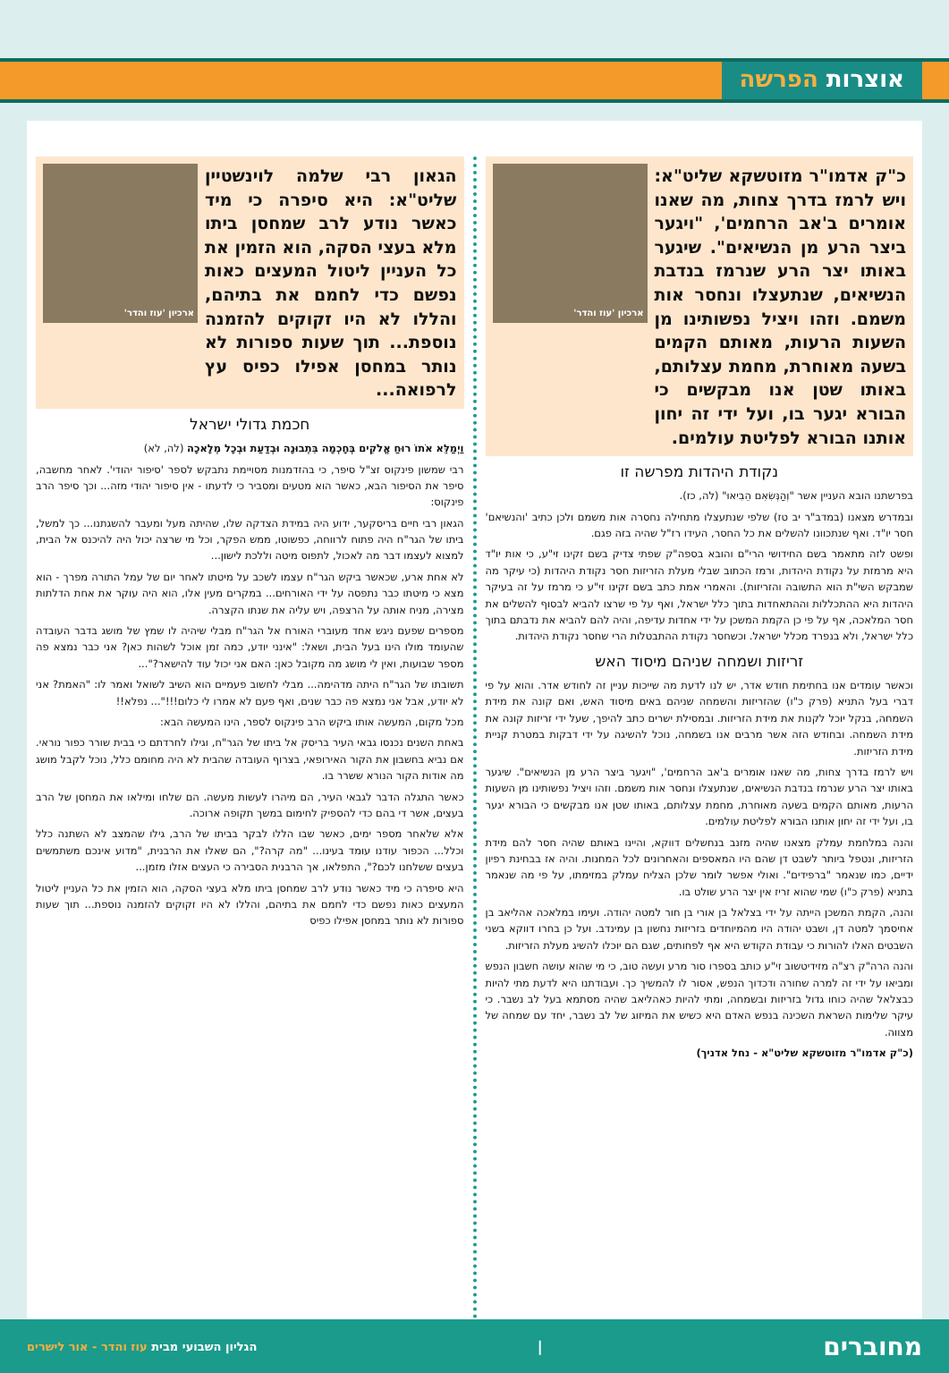אוצרות הפרשה
כ"ק אדמו"ר מזוטשקא שליט"א: ויש לרמז בדרך צחות, מה שאנו אומרים ב'אב הרחמים', "ויגער ביצר הרע מן הנשיאים". שיגער באותו יצר הרע שנרמז בנדבת הנשיאים, שנתעצלו ונחסר אות משמם. וזהו ויציל נפשותינו מן השעות הרעות, מאותם הקמים בשעה מאוחרת, מחמת עצלותם, באותו שטן אנו מבקשים כי הבורא יגער בו, ועל ידי זה יחון אותנו הבורא לפליטת עולמים.
ארכיון 'עוז והדר'
נקודת היהדות מפרשה זו
בפרשתנו הובא העניין אשר "וְהַנְּשִׂאִם הֵבִיאוּ" (לה, כז).
ובמדרש מצאנו (במדב"ר יב טז) שלפי שנתעצלו מתחילה נחסרה אות משמם ולכן כתיב 'והנשיאם' חסר יו"ד. ואף שנתכוונו להשלים את כל החסר, העידו רז"ל שהיה בזה פגם.
ופשט לזה מתאמר בשם החידושי הרי"ם והובא בספה"ק שפתי צדיק בשם זקינו זי"ע, כי אות יו"ד היא מרמזת על נקודת היהדות, ורמז הכתוב שבלי מעלת הזריזות חסר נקודת היהדות (כי עיקר מה שמבקש השי"ת הוא התשובה והזריזות). והאמרי אמת כתב בשם זקינו זי"ע כי מרמז על זה בעיקר היהדות היא ההתכללות וההתאחדות בתוך כלל ישראל, ואף על פי שרצו להביא לבסוף להשלים את חסר המלאכה, אף על פי כן הקמת המשכן על ידי אחדות עדיפה, והיה להם להביא את נדבתם בתוך כלל ישראל, ולא בנפרד מכלל ישראל. וכשחסר נקודת ההתבטלות הרי שחסר נקודת היהדות.
זריזות ושמחה שניהם מיסוד האש
וכאשר עומדים אנו בחתימת חודש אדר, יש לנו לדעת מה שייכות עניין זה לחודש אדר. והוא על פי דברי בעל התניא (פרק כ"ו) שהזריזות והשמחה שניהם באים מיסוד האש, ואם קונה את מידת השמחה, בנקל יוכל לקנות את מידת הזריזות. ובמסילת ישרים כתב להיפך, שעל ידי זריזות קונה את מידת השמחה. ובחודש הזה אשר מרבים אנו בשמחה, נוכל להשיגה על ידי דבקות במטרת קניית מידת הזריזות.
ויש לרמז בדרך צחות, מה שאנו אומרים ב'אב הרחמים', "ויגער ביצר הרע מן הנשיאים". שיגער באותו יצר הרע שנרמז בנדבת הנשיאים, שנתעצלו ונחסר אות משמם. וזהו ויציל נפשותינו מן השעות הרעות, מאותם הקמים בשעה מאוחרת, מחמת עצלותם, באותו שטן אנו מבקשים כי הבורא יגער בו, ועל ידי זה יחון אותנו הבורא לפליטת עולמים.
והנה במלחמת עמלק מצאנו שהיה מזנב בנחשלים דווקא, והיינו באותם שהיה חסר להם מידת הזריזות, ונטפל ביותר לשבט דן שהם היו המאספים והאחרונים לכל המחנות. והיה אז בבחינת רפיון ידיים, כמו שנאמר "ברפידים". ואולי אפשר לומר שלכן הצליח עמלק במזימתו, על פי מה שנאמר בתניא (פרק כ"ו) שמי שהוא זריז אין יצר הרע שולט בו.
והנה, הקמת המשכן הייתה על ידי בצלאל בן אורי בן חור למטה יהודה. ועימו במלאכה אהליאב בן אחיסמך למטה דן, ושבט יהודה היו מהמיוחדים בזריזות נחשון בן עמינדב. ועל כן בחרו דווקא בשני השבטים האלו להורות כי עבודת הקודש היא אף לפחותים, שגם הם יוכלו להשיג מעלת הזריזות.
והנה הרה"ק רצ"ה מזידיטשוב זי"ע כותב בספרו סור מרע ועשה טוב, כי מי שהוא עושה חשבון הנפש ומביאו על ידי זה למרה שחורה ודכדוך הנפש, אסור לו להמשיך כך. ועבודתנו היא לדעת מתי להיות כבצלאל שהיה כוחו גדול בזריזות ובשמחה, ומתי להיות כאהליאב שהיה מסתמא בעל לב נשבר. כי עיקר שלימות השראת השכינה בנפש האדם היא כשיש את המיזוג של לב נשבר, יחד עם שמחה של מצווה.
(כ"ק אדמו"ר מזוטשקא שליט"א - נחל אדניך)
הגאון רבי שלמה לוינשטיין שליט"א: היא סיפרה כי מיד כאשר נודע לרב שמחסן ביתו מלא בעצי הסקה, הוא הזמין את כל העניין ליטול המעצים כאות נפשם כדי לחמם את בתיהם, והללו לא היו זקוקים להזמנה נוספת... תוך שעות ספורות לא נותר במחסן אפילו כפיס עץ לרפואה...
ארכיון 'עוז והדר'
חכמת גדולי ישראל
וַיְמַלֵּא אֹתוֹ רוּחַ אֱלֹקִים בְּחָכְמָה בִּתְבוּנָה וּבְדַעַת וּבְכָל מְלָאכָה (לה, לא)
רבי שמשון פינקוס זצ"ל סיפר, כי בהזדמנות מסויימת נתבקש לספר 'סיפור יהודי'. לאחר מחשבה, סיפר את הסיפור הבא, כאשר הוא מטעים ומסביר כי לדעתו - אין סיפור יהודי מזה... וכך סיפר הרב פינקוס:
הגאון רבי חיים בריסקער, ידוע היה במידת הצדקה שלו, שהיתה מעל ומעבר להשגתנו... כך למשל, ביתו של הגר"ח היה פתוח לרווחה, כפשוטו, ממש הפקר, וכל מי שרצה יכול היה להיכנס אל הבית, למצוא לעצמו דבר מה לאכול, לתפוס מיטה וללכת לישון...
לא אחת ארע, שכאשר ביקש הגר"ח עצמו לשכב על מיטתו לאחר יום של עמל התורה מפרך - הוא מצא כי מיטתו כבר נתפסה על ידי האורחים... במקרים מעין אלו, הוא היה עוקר את אחת הדלתות מצירה, מניח אותה על הרצפה, ויש עליה את שנתו הקצרה.
מספרים שפעם ניגש אחד מעוברי האורח אל הגר"ח מבלי שיהיה לו שמץ של מושג בדבר העובדה שהעומד מולו הינו בעל הבית, ושאל: "אינני יודע, כמה זמן אוכל לשהות כאן? אני כבר נמצא פה מספר שבועות, ואין לי מושג מה מקובל כאן: האם אני יכול עוד להישאר?"...
תשובתו של הגר"ח היתה מדהימה... מבלי לחשוב פעמיים הוא השיב לשואל ואמר לו: "האמת? אני לא יודע, אבל אני נמצא פה כבר שנים, ואף פעם לא אמרו לי כלום!!!"... נפלא!!
מכל מקום, המעשה אותו ביקש הרב פינקוס לספר, הינו המעשה הבא:
באחת השנים נכנסו גבאי העיר בריסק אל ביתו של הגר"ח, וגילו לחרדתם כי בבית שורר כפור נוראי. אם נביא בחשבון את הקור האירופאי, בצרוף העובדה שהבית לא היה מחומם כלל, נוכל לקבל מושג מה אודות הקור הנורא ששרר בו.
כאשר התגלה הדבר לגבאי העיר, הם מיהרו לעשות מעשה. הם שלחו ומילאו את המחסן של הרב בעצים, אשר די בהם כדי להספיק לחימום במשך תקופה ארוכה.
אלא שלאחר מספר ימים, כאשר שבו הללו לבקר בביתו של הרב, גילו שהמצב לא השתנה כלל וכלל... הכפור עודנו עומד בעינו... "מה קרה?", הם שאלו את הרבנית, "מדוע אינכם משתמשים בעצים ששלחנו לכם?", התפלאו, אך הרבנית הסבירה כי העצים אזלו מזמן...
היא סיפרה כי מיד כאשר נודע לרב שמחסן ביתו מלא בעצי הסקה, הוא הזמין את כל העניין ליטול המעצים כאות נפשם כדי לחמם את בתיהם, והללו לא היו זקוקים להזמנה נוספת... תוך שעות ספורות לא נותר במחסן אפילו כפיס
מחוברים
|
הגליון השבועי מבית עוז והדר - אור לישרים